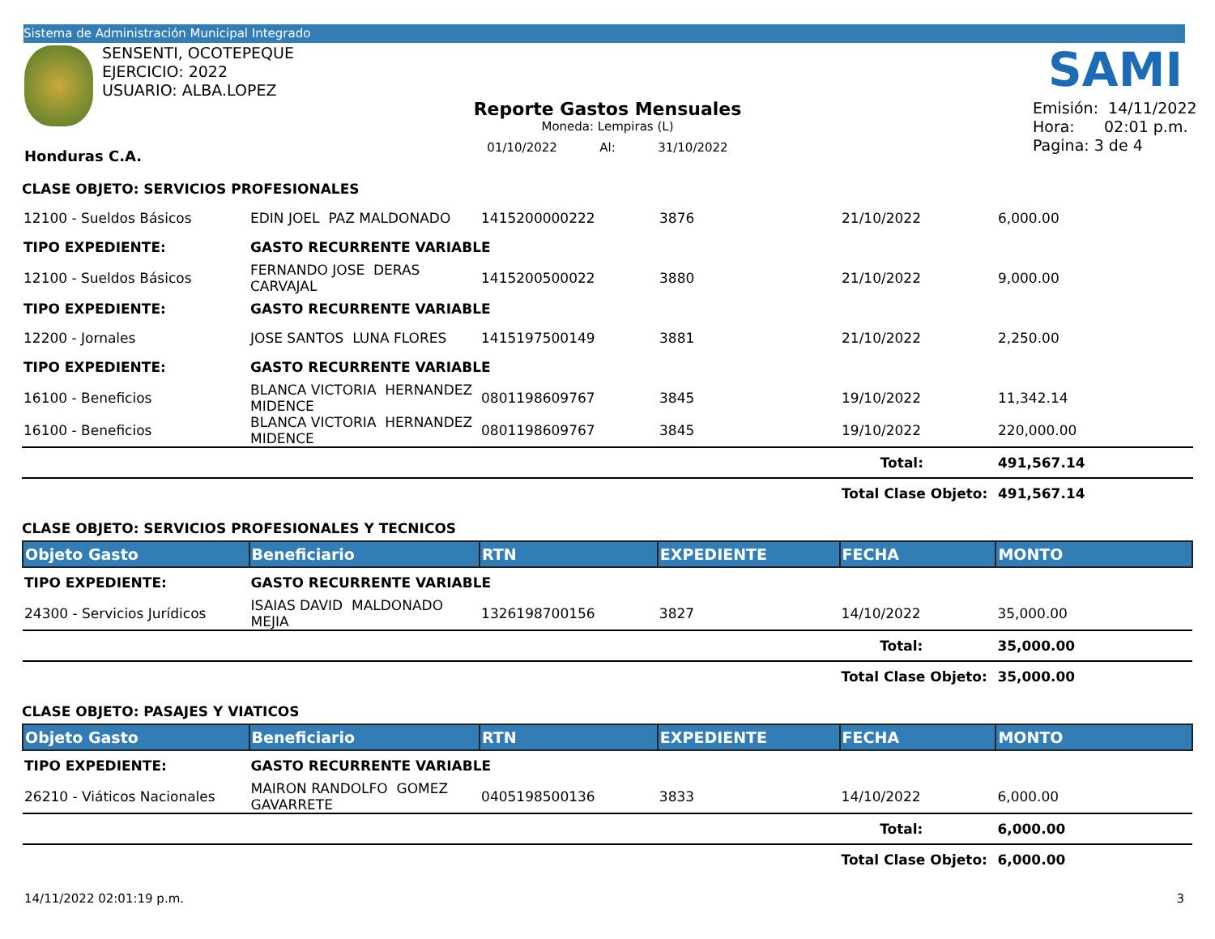Sistema de Administración Municipal Integrado
SENSENTI, OCOTEPEQUE
EJERCICIO: 2022
USUARIO: ALBA.LOPEZ
SAMI
Reporte Gastos Mensuales
Moneda: Lempiras (L)
01/10/2022 Al: 31/10/2022
Emisión: 14/11/2022
Hora: 02:01 p.m.
Pagina: 3 de 4
Honduras C.A.
CLASE OBJETO: SERVICIOS PROFESIONALES
| 12100 - Sueldos Básicos | EDIN JOEL PAZ MALDONADO | 1415200000222 | 3876 | 21/10/2022 | 6,000.00 |
| TIPO EXPEDIENTE: | GASTO RECURRENTE VARIABLE | | | | |
| 12100 - Sueldos Básicos | FERNANDO JOSE DERAS CARVAJAL | 1415200500022 | 3880 | 21/10/2022 | 9,000.00 |
| TIPO EXPEDIENTE: | GASTO RECURRENTE VARIABLE | | | | |
| 12200 - Jornales | JOSE SANTOS LUNA FLORES | 1415197500149 | 3881 | 21/10/2022 | 2,250.00 |
| TIPO EXPEDIENTE: | GASTO RECURRENTE VARIABLE | | | | |
| 16100 - Beneficios | BLANCA VICTORIA HERNANDEZ MIDENCE | 0801198609767 | 3845 | 19/10/2022 | 11,342.14 |
| 16100 - Beneficios | BLANCA VICTORIA HERNANDEZ MIDENCE | 0801198609767 | 3845 | 19/10/2022 | 220,000.00 |
| | | | | Total: | 491,567.14 |
| | | | | Total Clase Objeto: | 491,567.14 |
CLASE OBJETO: SERVICIOS PROFESIONALES Y TECNICOS
| Objeto Gasto | Beneficiario | RTN | EXPEDIENTE | FECHA | MONTO |
| TIPO EXPEDIENTE: | GASTO RECURRENTE VARIABLE | | | | |
| 24300 - Servicios Jurídicos | ISAIAS DAVID MALDONADO MEJIA | 1326198700156 | 3827 | 14/10/2022 | 35,000.00 |
| | | | | Total: | 35,000.00 |
| | | | | Total Clase Objeto: | 35,000.00 |
CLASE OBJETO: PASAJES Y VIATICOS
| Objeto Gasto | Beneficiario | RTN | EXPEDIENTE | FECHA | MONTO |
| TIPO EXPEDIENTE: | GASTO RECURRENTE VARIABLE | | | | |
| 26210 - Viáticos Nacionales | MAIRON RANDOLFO GOMEZ GAVARRETE | 0405198500136 | 3833 | 14/10/2022 | 6,000.00 |
| | | | | Total: | 6,000.00 |
| | | | | Total Clase Objeto: | 6,000.00 |
14/11/2022 02:01:19 p.m. 3